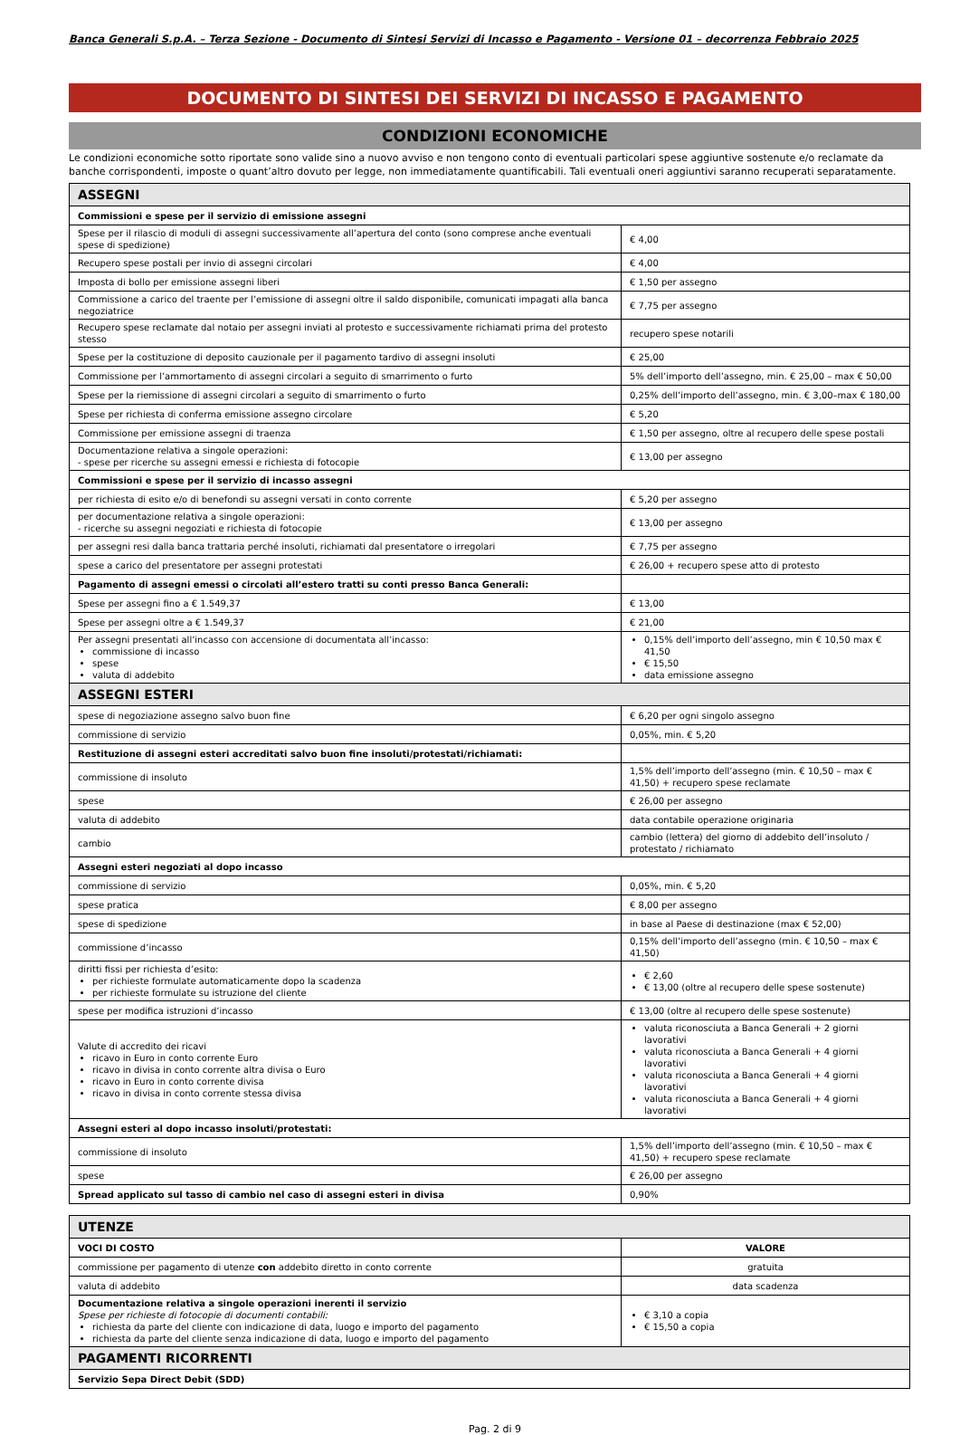Banca Generali S.p.A. – Terza Sezione - Documento di Sintesi Servizi di Incasso e Pagamento - Versione 01 – decorrenza Febbraio 2025
DOCUMENTO DI SINTESI DEI SERVIZI DI INCASSO E PAGAMENTO
CONDIZIONI ECONOMICHE
Le condizioni economiche sotto riportate sono valide sino a nuovo avviso e non tengono conto di eventuali particolari spese aggiuntive sostenute e/o reclamate da banche corrispondenti, imposte o quant’altro dovuto per legge, non immediatamente quantificabili. Tali eventuali oneri aggiuntivi saranno recuperati separatamente.
| ASSEGNI | |
| Commissioni e spese per il servizio di emissione assegni | |
| Spese per il rilascio di moduli di assegni successivamente all’apertura del conto (sono comprese anche eventuali spese di spedizione) | € 4,00 |
| Recupero spese postali per invio di assegni circolari | € 4,00 |
| Imposta di bollo per emissione assegni liberi | € 1,50 per assegno |
| Commissione a carico del traente per l’emissione di assegni oltre il saldo disponibile, comunicati impagati alla banca negoziatrice | € 7,75 per assegno |
| Recupero spese reclamate dal notaio per assegni inviati al protesto e successivamente richiamati prima del protesto stesso | recupero spese notarili |
| Spese per la costituzione di deposito cauzionale per il pagamento tardivo di assegni insoluti | € 25,00 |
| Commissione per l’ammortamento di assegni circolari a seguito di smarrimento o furto | 5% dell’importo dell’assegno, min. € 25,00 – max € 50,00 |
| Spese per la riemissione di assegni circolari a seguito di smarrimento o furto | 0,25% dell’importo dell’assegno, min. € 3,00–max € 180,00 |
| Spese per richiesta di conferma emissione assegno circolare | € 5,20 |
| Commissione per emissione assegni di traenza | € 1,50 per assegno, oltre al recupero delle spese postali |
| Documentazione relativa a singole operazioni: - spese per ricerche su assegni emessi e richiesta di fotocopie | € 13,00 per assegno |
| Commissioni e spese per il servizio di incasso assegni | |
| per richiesta di esito e/o di benefondi su assegni versati in conto corrente | € 5,20 per assegno |
| per documentazione relativa a singole operazioni: - ricerche su assegni negoziati e richiesta di fotocopie | € 13,00 per assegno |
| per assegni resi dalla banca trattaria perché insoluti, richiamati dal presentatore o irregolari | € 7,75 per assegno |
| spese a carico del presentatore per assegni protestati | € 26,00 + recupero spese atto di protesto |
| Pagamento di assegni emessi o circolati all’estero tratti su conti presso Banca Generali: | |
| Spese per assegni fino a € 1.549,37 | € 13,00 |
| Spese per assegni oltre a € 1.549,37 | € 21,00 |
| Per assegni presentati all’incasso con accensione di documentata all’incasso: commissione di incasso spese valuta di addebito | 0,15% dell’importo dell’assegno, min € 10,50 max € 41,50 € 15,50 data emissione assegno |
| ASSEGNI ESTERI | |
| spese di negoziazione assegno salvo buon fine | € 6,20 per ogni singolo assegno |
| commissione di servizio | 0,05%, min. € 5,20 |
| Restituzione di assegni esteri accreditati salvo buon fine insoluti/protestati/richiamati: | |
| commissione di insoluto | 1,5% dell’importo dell’assegno (min. € 10,50 – max € 41,50) + recupero spese reclamate |
| spese | € 26,00 per assegno |
| valuta di addebito | data contabile operazione originaria |
| cambio | cambio (lettera) del giorno di addebito dell’insoluto / protestato / richiamato |
| Assegni esteri negoziati al dopo incasso | |
| commissione di servizio | 0,05%, min. € 5,20 |
| spese pratica | € 8,00 per assegno |
| spese di spedizione | in base al Paese di destinazione (max € 52,00) |
| commissione d’incasso | 0,15% dell’importo dell’assegno (min. € 10,50 – max € 41,50) |
| diritti fissi per richiesta d’esito: per richieste formulate automaticamente dopo la scadenza per richieste formulate su istruzione del cliente | € 2,60 € 13,00 (oltre al recupero delle spese sostenute) |
| spese per modifica istruzioni d’incasso | € 13,00 (oltre al recupero delle spese sostenute) |
| Valute di accredito dei ricavi ricavo in Euro in conto corrente Euro ricavo in divisa in conto corrente altra divisa o Euro ricavo in Euro in conto corrente divisa ricavo in divisa in conto corrente stessa divisa | valuta riconosciuta a Banca Generali + 2 giorni lavorativi valuta riconosciuta a Banca Generali + 4 giorni lavorativi valuta riconosciuta a Banca Generali + 4 giorni lavorativi valuta riconosciuta a Banca Generali + 4 giorni lavorativi |
| Assegni esteri al dopo incasso insoluti/protestati: | |
| commissione di insoluto | 1,5% dell’importo dell’assegno (min. € 10,50 – max € 41,50) + recupero spese reclamate |
| spese | € 26,00 per assegno |
| Spread applicato sul tasso di cambio nel caso di assegni esteri in divisa | 0,90% |
| UTENZE | |
| VOCI DI COSTO | VALORE |
| commissione per pagamento di utenze con addebito diretto in conto corrente | gratuita |
| valuta di addebito | data scadenza |
| Documentazione relativa a singole operazioni inerenti il servizio Spese per richieste di fotocopie di documenti contabili: richiesta da parte del cliente con indicazione di data, luogo e importo del pagamento richiesta da parte del cliente senza indicazione di data, luogo e importo del pagamento | € 3,10 a copia € 15,50 a copia |
| PAGAMENTI RICORRENTI | |
| Servizio Sepa Direct Debit (SDD) | |
Pag. 2 di 9